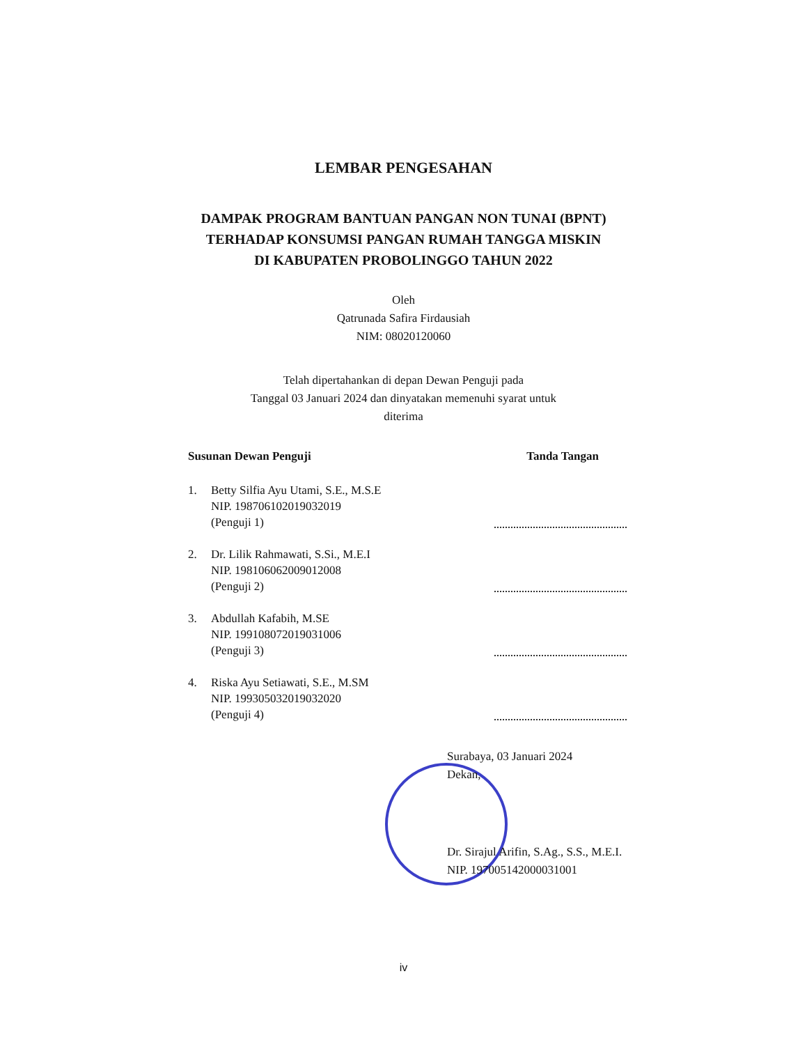LEMBAR PENGESAHAN
DAMPAK PROGRAM BANTUAN PANGAN NON TUNAI (BPNT)
TERHADAP KONSUMSI PANGAN RUMAH TANGGA MISKIN
DI KABUPATEN PROBOLINGGO TAHUN 2022
Oleh
Qatrunada Safira Firdausiah
NIM: 08020120060
Telah dipertahankan di depan Dewan Penguji pada
Tanggal 03 Januari 2024 dan dinyatakan memenuhi syarat untuk
diterima
Susunan Dewan Penguji Tanda Tangan
1. Betty Silfia Ayu Utami, S.E., M.S.E
NIP. 198706102019032019
(Penguji 1)
2. Dr. Lilik Rahmawati, S.Si., M.E.I
NIP. 198106062009012008
(Penguji 2)
3. Abdullah Kafabih, M.SE
NIP. 199108072019031006
(Penguji 3)
4. Riska Ayu Setiawati, S.E., M.SM
NIP. 199305032019032020
(Penguji 4)
Surabaya, 03 Januari 2024
Dekan,
Dr. Sirajul Arifin, S.Ag., S.S., M.E.I.
NIP. 197005142000031001
iv